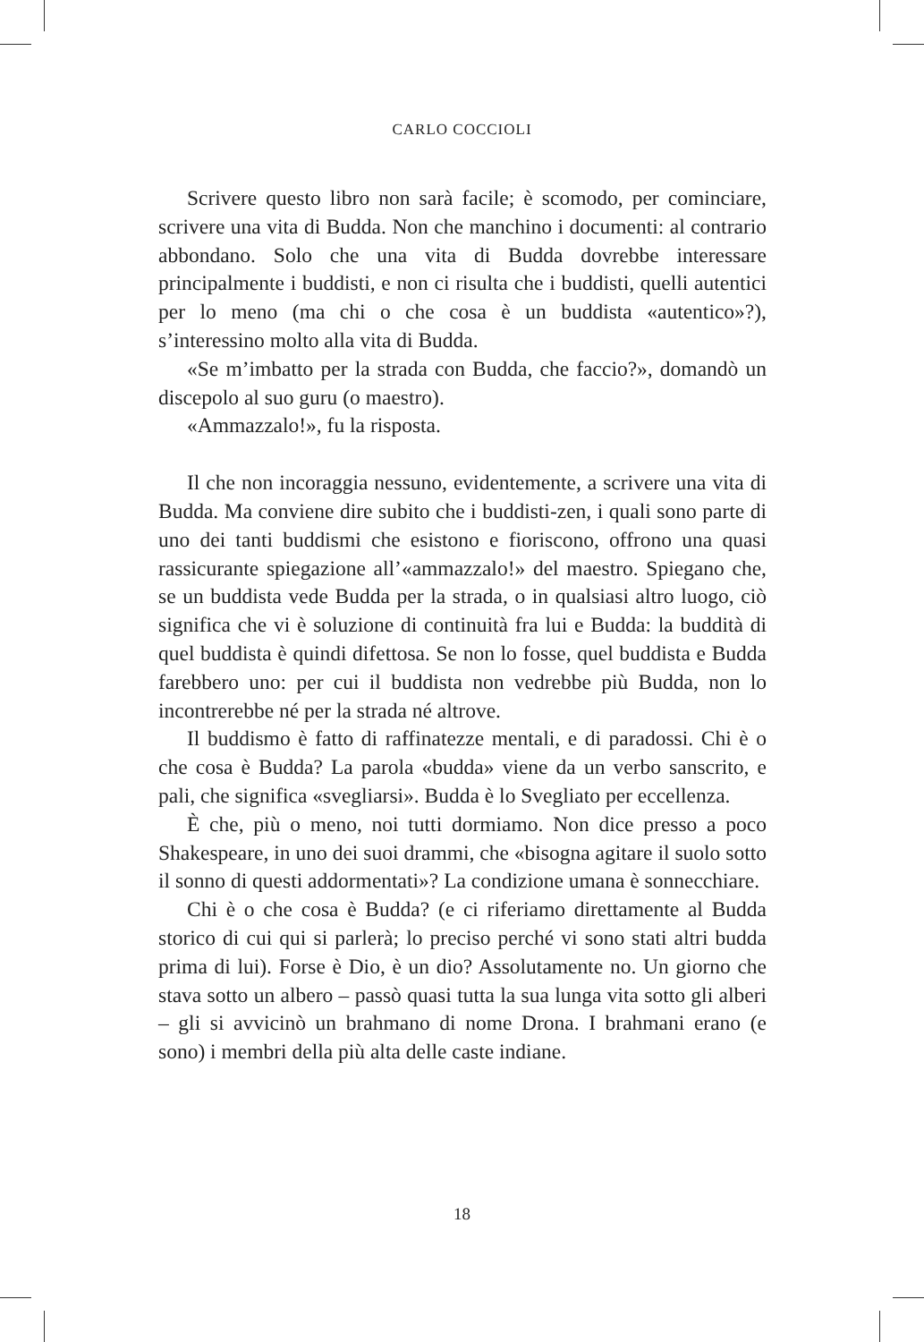CARLO COCCIOLI
Scrivere questo libro non sarà facile; è scomodo, per cominciare, scrivere una vita di Budda. Non che manchino i documenti: al contrario abbondano. Solo che una vita di Budda dovrebbe interessare principalmente i buddisti, e non ci risulta che i buddisti, quelli autentici per lo meno (ma chi o che cosa è un buddista «autentico»?), s’interessino molto alla vita di Budda.
«Se m’imbatto per la strada con Budda, che faccio?», domandò un discepolo al suo guru (o maestro).
«Ammazzalo!», fu la risposta.
Il che non incoraggia nessuno, evidentemente, a scrivere una vita di Budda. Ma conviene dire subito che i buddisti-zen, i quali sono parte di uno dei tanti buddismi che esistono e fioriscono, offrono una quasi rassicurante spiegazione all’«ammazzalo!» del maestro. Spiegano che, se un buddista vede Budda per la strada, o in qualsiasi altro luogo, ciò significa che vi è soluzione di continuità fra lui e Budda: la buddità di quel buddista è quindi difettosa. Se non lo fosse, quel buddista e Budda farebbero uno: per cui il buddista non vedrebbe più Budda, non lo incontrerebbe né per la strada né altrove.
Il buddismo è fatto di raffinatezze mentali, e di paradossi. Chi è o che cosa è Budda? La parola «budda» viene da un verbo sanscrito, e pali, che significa «svegliarsi». Budda è lo Svegliato per eccellenza.
È che, più o meno, noi tutti dormiamo. Non dice presso a poco Shakespeare, in uno dei suoi drammi, che «bisogna agitare il suolo sotto il sonno di questi addormentati»? La condizione umana è sonnecchiare.
Chi è o che cosa è Budda? (e ci riferiamo direttamente al Budda storico di cui qui si parlerà; lo preciso perché vi sono stati altri budda prima di lui). Forse è Dio, è un dio? Assolutamente no. Un giorno che stava sotto un albero – passò quasi tutta la sua lunga vita sotto gli alberi – gli si avvicinò un brahmano di nome Drona. I brahmani erano (e sono) i membri della più alta delle caste indiane.
18